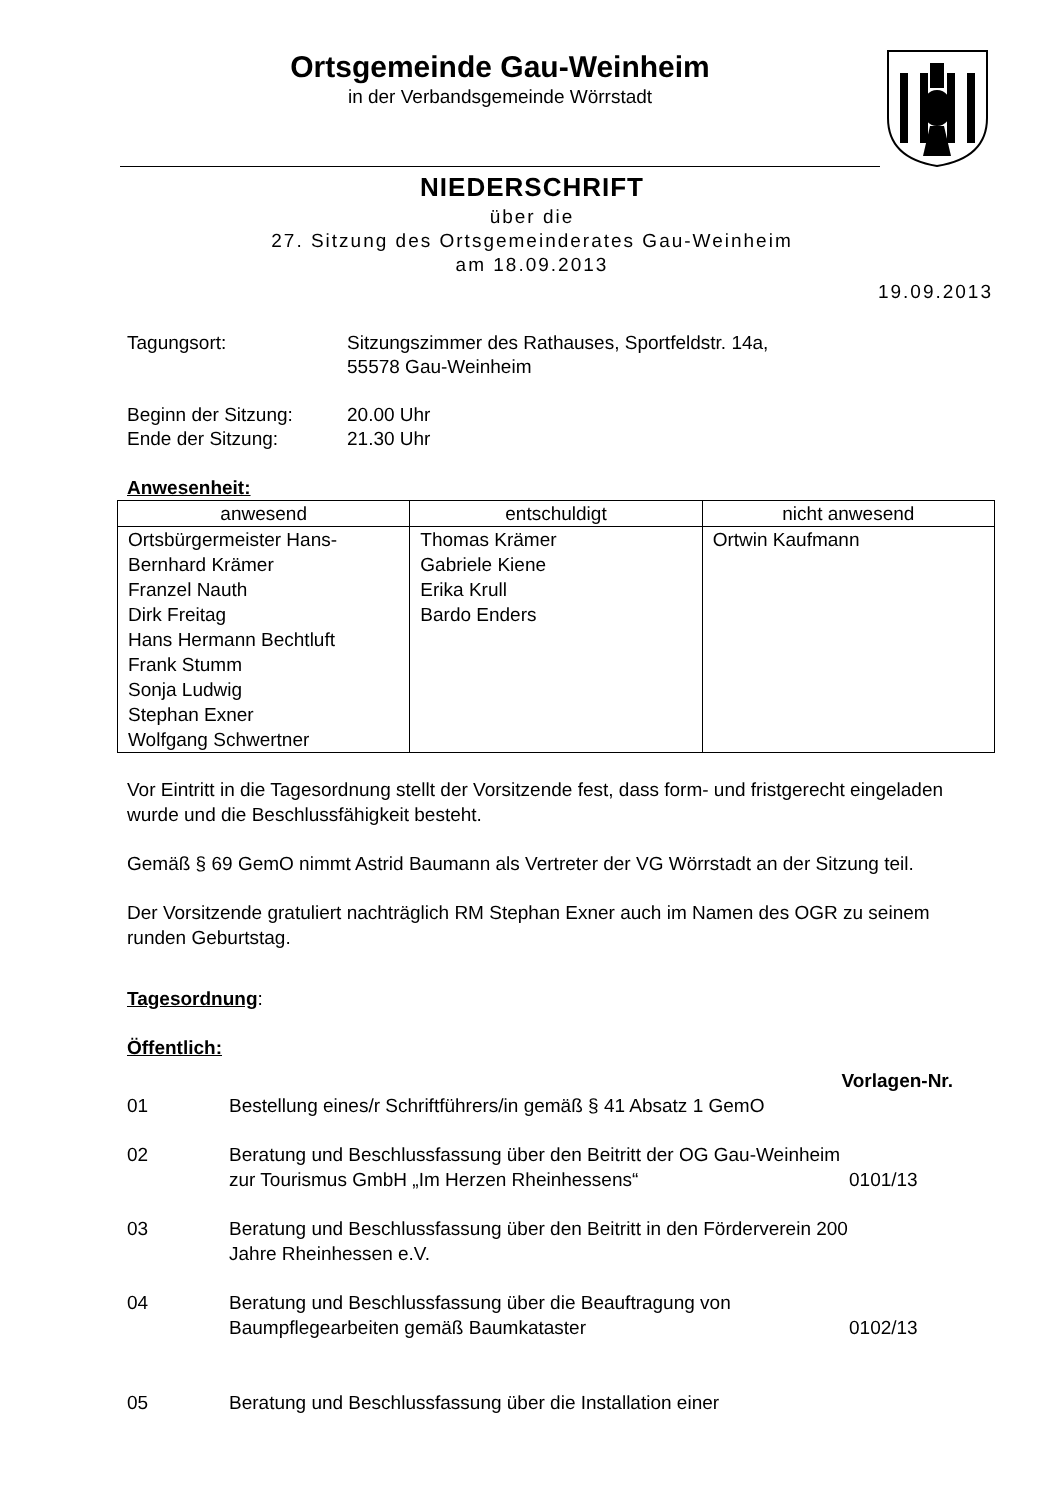Ortsgemeinde Gau-Weinheim
in der Verbandsgemeinde Wörrstadt
NIEDERSCHRIFT
über die
27. Sitzung des Ortsgemeinderates Gau-Weinheim
am 18.09.2013
19.09.2013
Tagungsort:
Sitzungszimmer des Rathauses, Sportfeldstr. 14a,
55578 Gau-Weinheim
Beginn der Sitzung:
20.00 Uhr
Ende der Sitzung:
21.30 Uhr
Anwesenheit:
| anwesend | entschuldigt | nicht anwesend |
| --- | --- | --- |
| Ortsbürgermeister Hans-Bernhard Krämer Franzel Nauth Dirk Freitag Hans Hermann Bechtluft Frank Stumm Sonja Ludwig Stephan Exner Wolfgang Schwertner | Thomas Krämer Gabriele Kiene Erika Krull Bardo Enders | Ortwin Kaufmann |
Vor Eintritt in die Tagesordnung stellt der Vorsitzende fest, dass form- und fristgerecht eingeladen wurde und die Beschlussfähigkeit besteht.
Gemäß § 69 GemO nimmt Astrid Baumann als Vertreter der VG Wörrstadt an der Sitzung teil.
Der Vorsitzende gratuliert nachträglich RM Stephan Exner auch im Namen des OGR zu seinem runden Geburtstag.
Tagesordnung:
Öffentlich:
Vorlagen-Nr.
01
Bestellung eines/r Schriftführers/in gemäß § 41 Absatz 1 GemO
02
Beratung und Beschlussfassung über den Beitritt der OG Gau-Weinheim zur Tourismus GmbH „Im Herzen Rheinhessens“
0101/13
03
Beratung und Beschlussfassung über den Beitritt in den Förderverein 200 Jahre Rheinhessen e.V.
04
Beratung und Beschlussfassung über die Beauftragung von Baumpflegearbeiten gemäß Baumkataster
0102/13
05
Beratung und Beschlussfassung über die Installation einer